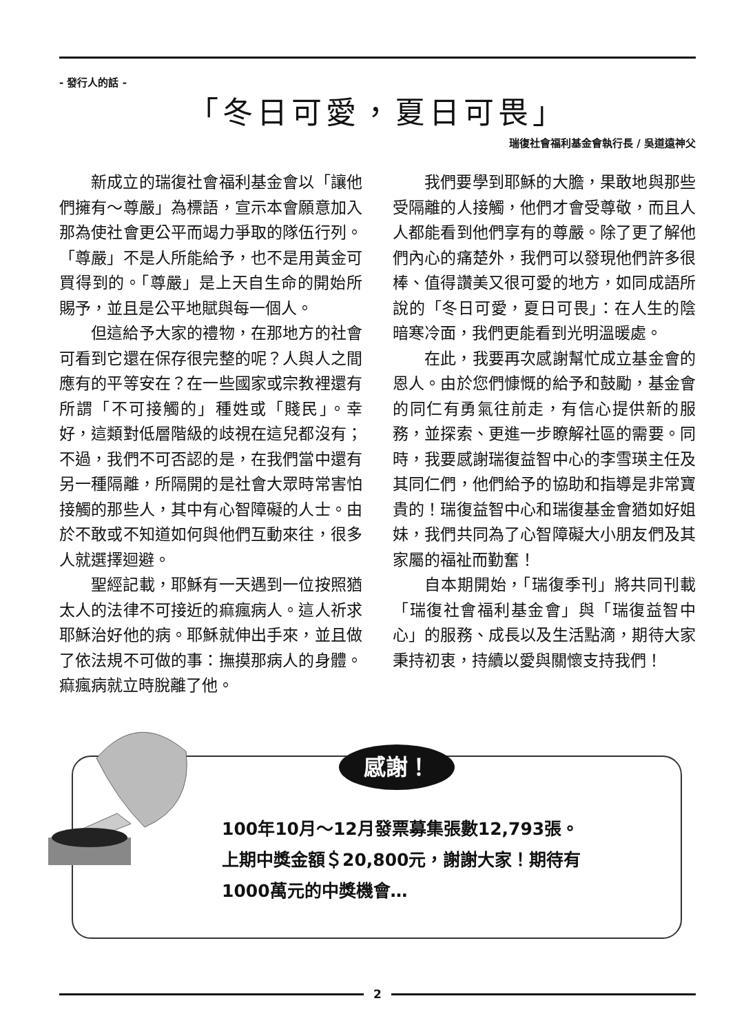- 發行人的話 -
「冬日可愛，夏日可畏」
瑞復社會福利基金會執行長 / 吳道遠神父
新成立的瑞復社會福利基金會以「讓他們擁有～尊嚴」為標語，宣示本會願意加入那為使社會更公平而竭力爭取的隊伍行列。「尊嚴」不是人所能給予，也不是用黃金可買得到的。「尊嚴」是上天自生命的開始所賜予，並且是公平地賦與每一個人。
但這給予大家的禮物，在那地方的社會可看到它還在保存很完整的呢？人與人之間應有的平等安在？在一些國家或宗教裡還有所謂「不可接觸的」種姓或「賤民」。幸好，這類對低層階級的歧視在這兒都沒有；不過，我們不可否認的是，在我們當中還有另一種隔離，所隔開的是社會大眾時常害怕接觸的那些人，其中有心智障礙的人士。由於不敢或不知道如何與他們互動來往，很多人就選擇迴避。
聖經記載，耶穌有一天遇到一位按照猶太人的法律不可接近的痲瘋病人。這人祈求耶穌治好他的病。耶穌就伸出手來，並且做了依法規不可做的事：撫摸那病人的身體。痲瘋病就立時脫離了他。
我們要學到耶穌的大膽，果敢地與那些受隔離的人接觸，他們才會受尊敬，而且人人都能看到他們享有的尊嚴。除了更了解他們內心的痛楚外，我們可以發現他們許多很棒、值得讚美又很可愛的地方，如同成語所說的「冬日可愛，夏日可畏」：在人生的陰暗寒冷面，我們更能看到光明溫暖處。
在此，我要再次感謝幫忙成立基金會的恩人。由於您們慷慨的給予和鼓勵，基金會的同仁有勇氣往前走，有信心提供新的服務，並探索、更進一步瞭解社區的需要。同時，我要感謝瑞復益智中心的李雪瑛主任及其同仁們，他們給予的協助和指導是非常寶貴的！瑞復益智中心和瑞復基金會猶如好姐妹，我們共同為了心智障礙大小朋友們及其家屬的福祉而勤奮！
自本期開始，「瑞復季刊」將共同刊載「瑞復社會福利基金會」與「瑞復益智中心」的服務、成長以及生活點滴，期待大家秉持初衷，持續以愛與關懷支持我們！
感謝！
100年10月～12月發票募集張數12,793張。
上期中獎金額＄20,800元，謝謝大家！期待有
1000萬元的中獎機會…
2